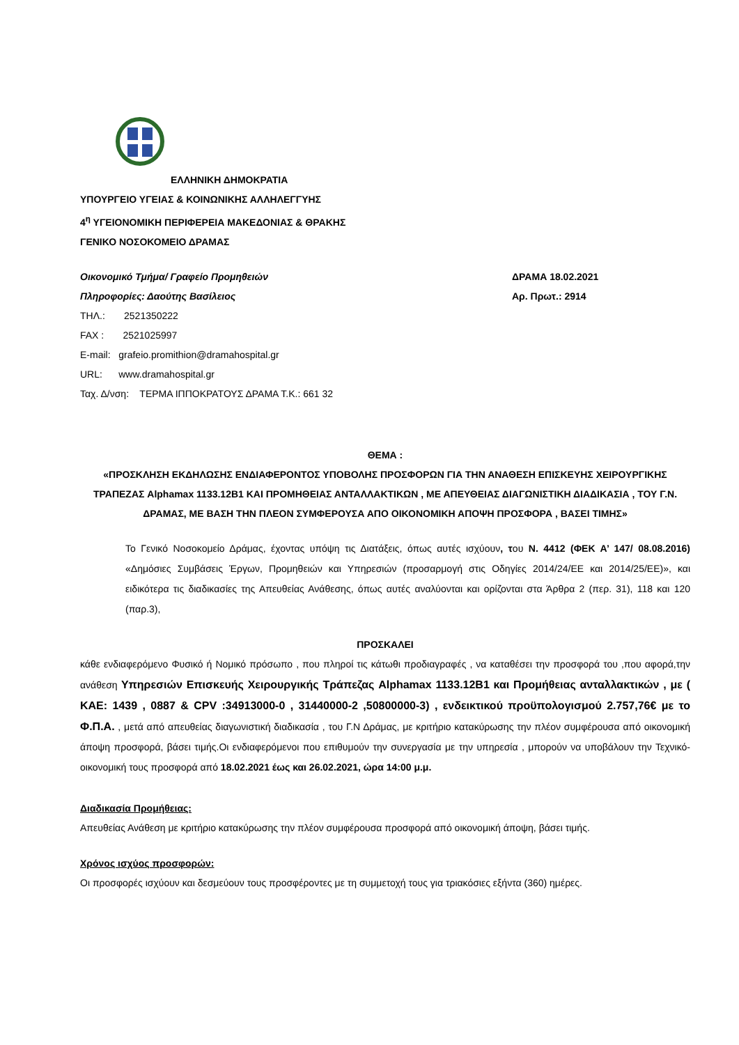ΕΛΛΗΝΙΚΗ ΔΗΜΟΚΡΑΤΙΑ
ΥΠΟΥΡΓΕΙΟ ΥΓΕΙΑΣ & ΚΟΙΝΩΝΙΚΗΣ ΑΛΛΗΛΕΓΓΥΗΣ
4<sup>η</sup> ΥΓΕΙΟΝΟΜΙΚΗ ΠΕΡΙΦΕΡΕΙΑ ΜΑΚΕΔΟΝΙΑΣ & ΘΡΑΚΗΣ
ΓΕΝΙΚΟ ΝΟΣΟΚΟΜΕΙΟ ΔΡΑΜΑΣ
Οικονομικό Τμήμα/ Γραφείο Προμηθειών ΔΡΑΜΑ 18.02.2021
Πληροφορίες: Δαούτης Βασίλειος Αρ. Πρωτ.: 2914
ΤΗΛ.: 2521350222
FAX : 2521025997
E-mail: grafeio.promithion@dramahospital.gr
URL: www.dramahospital.gr
Ταχ. Δ/νση: ΤΕΡΜΑ ΙΠΠΟΚΡΑΤΟΥΣ ΔΡΑΜΑ Τ.Κ.: 661 32
ΘΕΜΑ :
«ΠΡΟΣΚΛΗΣΗ ΕΚΔΗΛΩΣΗΣ ΕΝΔΙΑΦΕΡΟΝΤΟΣ ΥΠΟΒΟΛΗΣ ΠΡΟΣΦΟΡΩΝ ΓΙΑ ΤΗΝ ΑΝΑΘΕΣΗ ΕΠΙΣΚΕΥΗΣ ΧΕΙΡΟΥΡΓΙΚΗΣ ΤΡΑΠΕΖΑΣ Alphamax 1133.12B1 ΚΑΙ ΠΡΟΜΗΘΕΙΑΣ ΑΝΤΑΛΛΑΚΤΙΚΩΝ , ΜΕ ΑΠΕΥΘΕΙΑΣ ΔΙΑΓΩΝΙΣΤΙΚΗ ΔΙΑΔΙΚΑΣΙΑ , ΤΟΥ Γ.Ν. ΔΡΑΜΑΣ, ΜΕ ΒΑΣΗ ΤΗΝ ΠΛΕΟΝ ΣΥΜΦΕΡΟΥΣΑ ΑΠΟ ΟΙΚΟΝΟΜΙΚΗ ΑΠΟΨΗ ΠΡΟΣΦΟΡΑ , ΒΑΣΕΙ ΤΙΜΗΣ»
Το Γενικό Νοσοκομείο Δράμας, έχοντας υπόψη τις Διατάξεις, όπως αυτές ισχύουν, του Ν. 4412 (ΦΕΚ Α’ 147/ 08.08.2016) «Δημόσιες Συμβάσεις Έργων, Προμηθειών και Υπηρεσιών (προσαρμογή στις Οδηγίες 2014/24/ΕΕ και 2014/25/ΕΕ)», και ειδικότερα τις διαδικασίες της Απευθείας Ανάθεσης, όπως αυτές αναλύονται και ορίζονται στα Άρθρα 2 (περ. 31), 118 και 120 (παρ.3),
ΠΡΟΣΚΑΛΕΙ
κάθε ενδιαφερόμενο Φυσικό ή Νομικό πρόσωπο , που πληροί τις κάτωθι προδιαγραφές , να καταθέσει την προσφορά του ,που αφορά,την ανάθεση Υπηρεσιών Επισκευής Χειρουργικής Τράπεζας Alphamax 1133.12B1 και Προμήθειας ανταλλακτικών , με ( ΚΑΕ: 1439 , 0887 & CPV :34913000-0 , 31440000-2 ,50800000-3) , ενδεικτικού προϋπολογισμού 2.757,76€ με το Φ.Π.Α. , μετά από απευθείας διαγωνιστική διαδικασία , του Γ.Ν Δράμας, με κριτήριο κατακύρωσης την πλέον συμφέρουσα από οικονομική άποψη προσφορά, βάσει τιμής.Οι ενδιαφερόμενοι που επιθυμούν την συνεργασία με την υπηρεσία , μπορούν να υποβάλουν την Τεχνικό-οικονομική τους προσφορά από 18.02.2021 έως και 26.02.2021, ώρα 14:00 μ.μ.
Διαδικασία Προμήθειας:
Απευθείας Ανάθεση με κριτήριο κατακύρωσης την πλέον συμφέρουσα προσφορά από οικονομική άποψη, βάσει τιμής.
Χρόνος ισχύος προσφορών:
Οι προσφορές ισχύουν και δεσμεύουν τους προσφέροντες με τη συμμετοχή τους για τριακόσιες εξήντα (360) ημέρες.